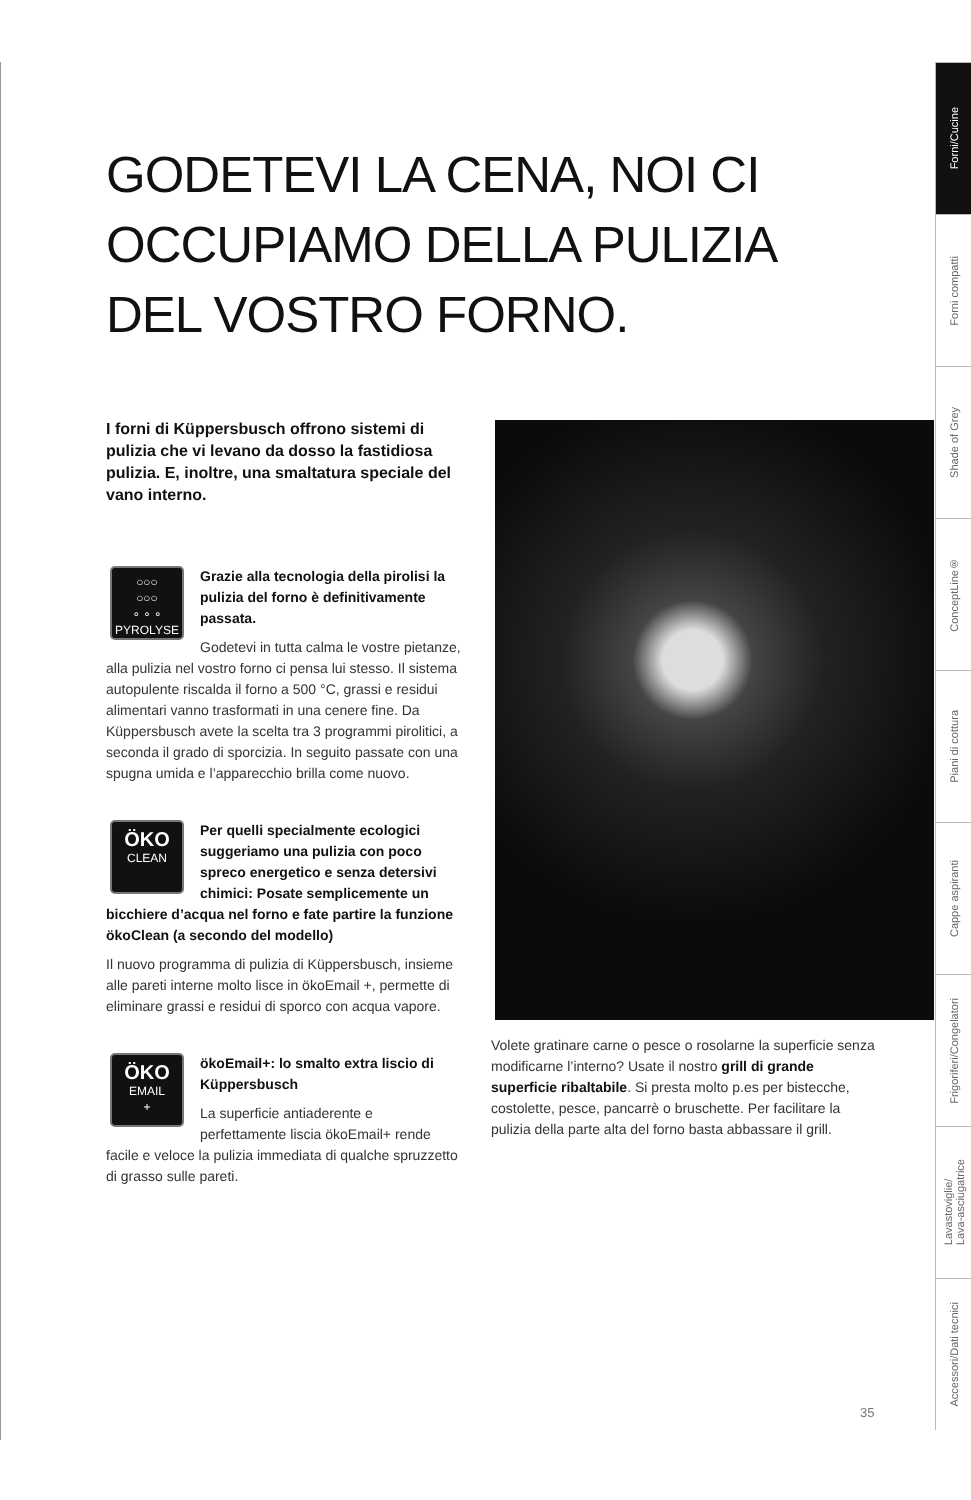GODETEVI LA CENA, NOI CI
OCCUPIAMO DELLA PULIZIA
DEL VOSTRO FORNO.
I forni di Küppersbusch offrono sistemi di pulizia che vi levano da dosso la fastidiosa pulizia. E, inoltre, una smaltatura speciale del vano interno.
○○○
○○○
∘ ∘ ∘
PYROLYSE
Grazie alla tecnologia della pirolisi la pulizia del forno è definitivamente passata.
Godetevi in tutta calma le vostre pietanze, alla pulizia nel vostro forno ci pensa lui stesso. Il sistema autopulente riscalda il forno a 500 °C, grassi e residui alimentari vanno trasformati in una cenere fine. Da Küppersbusch avete la scelta tra 3 programmi pirolitici, a seconda il grado di sporcizia. In seguito passate con una spugna umida e l’apparecchio brilla come nuovo.
ÖKO
CLEAN
Per quelli specialmente ecologici suggeriamo una pulizia con poco spreco energetico e senza detersivi chimici: Posate semplicemente un bicchiere d’acqua nel forno e fate partire la funzione ökoClean (a secondo del modello)
Il nuovo programma di pulizia di Küppersbusch, insieme alle pareti interne molto lisce in ökoEmail +, permette di eliminare grassi e residui di sporco con acqua vapore.
ÖKO
EMAIL
+
ökoEmail+: lo smalto extra liscio di Küppersbusch
La superficie antiaderente e perfettamente liscia ökoEmail+ rende facile e veloce la pulizia immediata di qualche spruzzetto di grasso sulle pareti.
Volete gratinare carne o pesce o rosolarne la superficie senza modificarne l’interno? Usate il nostro grill di grande superficie ribaltabile. Si presta molto p.es per bistecche, costolette, pesce, pancarrè o bruschette. Per facilitare la pulizia della parte alta del forno basta abbassare il grill.
35
Forni/Cucine
Forni compatti
Shade of Grey
ConceptLine®
Piani di cottura
Cappe aspiranti
Frigoriferi/Congelatori
Lavastoviglie/
Lava-asciugatrice
Accessori/Dati tecnici